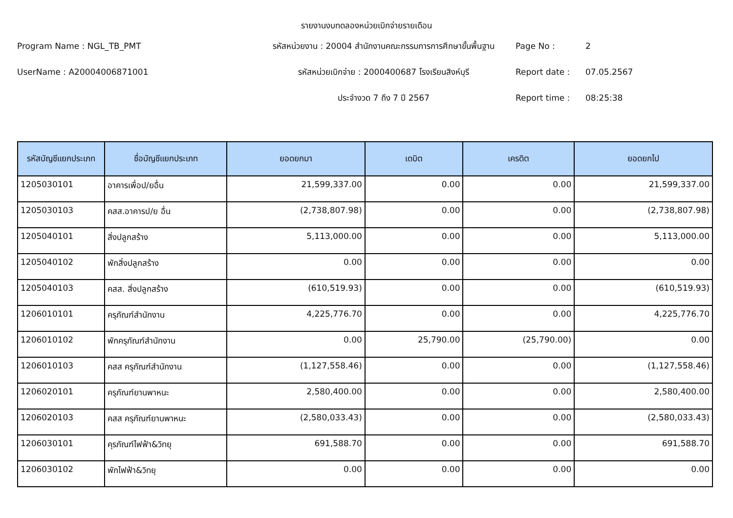รายงานงบทดลองหน่วยเบิกจ่ายรายเดือน
Program Name : NGL_TB_PMT
รหัสหน่วยงาน : 20004 สำนักงานคณะกรรมการการศึกษาขั้นพื้นฐาน
Page No :
2
UserName : A20004006871001
รหัสหน่วยเบิกจ่าย : 2000400687 โรงเรียนสิงห์บุรี
Report date :
07.05.2567
ประจำงวด 7 ถึง 7 ปี 2567
Report time :
08:25:38
| รหัสบัญชีแยกประเภท | ชื่อบัญชีแยกประเภท | ยอดยกมา | เดบิต | เครดิต | ยอดยกไป |
| --- | --- | --- | --- | --- | --- |
| 1205030101 | อาคารเพื่อป/ยอื่น | 21,599,337.00 | 0.00 | 0.00 | 21,599,337.00 |
| 1205030103 | คสส.อาคารป/ย อื่น | (2,738,807.98) | 0.00 | 0.00 | (2,738,807.98) |
| 1205040101 | สิ่งปลูกสร้าง | 5,113,000.00 | 0.00 | 0.00 | 5,113,000.00 |
| 1205040102 | พักสิ่งปลูกสร้าง | 0.00 | 0.00 | 0.00 | 0.00 |
| 1205040103 | คสส. สิ่งปลูกสร้าง | (610,519.93) | 0.00 | 0.00 | (610,519.93) |
| 1206010101 | ครุภัณฑ์สำนักงาน | 4,225,776.70 | 0.00 | 0.00 | 4,225,776.70 |
| 1206010102 | พักครุภัณฑ์สำนักงาน | 0.00 | 25,790.00 | (25,790.00) | 0.00 |
| 1206010103 | คสส ครุภัณฑ์สำนักงาน | (1,127,558.46) | 0.00 | 0.00 | (1,127,558.46) |
| 1206020101 | ครุภัณฑ์ยานพาหนะ | 2,580,400.00 | 0.00 | 0.00 | 2,580,400.00 |
| 1206020103 | คสส ครุภัณฑ์ยานพาหนะ | (2,580,033.43) | 0.00 | 0.00 | (2,580,033.43) |
| 1206030101 | คุรภัณฑ์ไฟฟ้า&วิทยุ | 691,588.70 | 0.00 | 0.00 | 691,588.70 |
| 1206030102 | พักไฟฟ้า&วิทยุ | 0.00 | 0.00 | 0.00 | 0.00 |